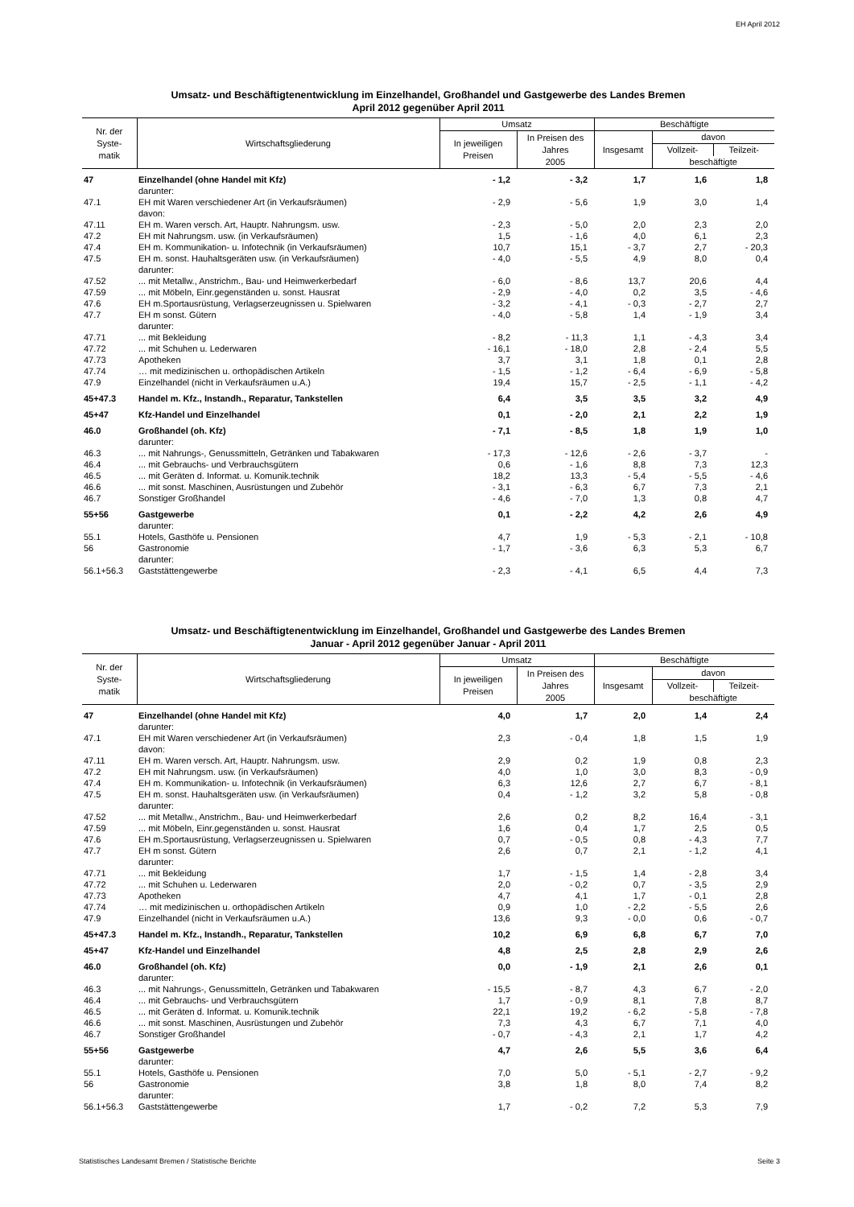EH April 2012
Umsatz- und Beschäftigtenentwicklung im Einzelhandel, Großhandel und Gastgewerbe des Landes Bremen
April 2012 gegenüber April 2011
| Nr. der Syste- matik | Wirtschaftsgliederung | Umsatz | | Beschäftigte | | |
| --- | --- | --- | --- | --- | --- | --- |
| | | In jeweiligen Preisen | In Preisen des Jahres 2005 | Insgesamt | davon | |
| | | | | | Vollzeit- | Teilzeit- |
| | | | | | beschäftigte | |
| 47 | Einzelhandel (ohne Handel mit Kfz) | - 1,2 | - 3,2 | 1,7 | 1,6 | 1,8 |
| | darunter: | | | | | |
| 47.1 | EH mit Waren verschiedener Art (in Verkaufsräumen) | - 2,9 | - 5,6 | 1,9 | 3,0 | 1,4 |
| | davon: | | | | | |
| 47.11 | EH m. Waren versch. Art, Hauptr. Nahrungsm. usw. | - 2,3 | - 5,0 | 2,0 | 2,3 | 2,0 |
| 47.2 | EH mit Nahrungsm. usw. (in Verkaufsräumen) | 1,5 | - 1,6 | 4,0 | 6,1 | 2,3 |
| 47.4 | EH m. Kommunikation- u. Infotechnik (in Verkaufsräumen) | 10,7 | 15,1 | - 3,7 | 2,7 | - 20,3 |
| 47.5 | EH m. sonst. Hauhaltsgeräten usw. (in Verkaufsräumen) | - 4,0 | - 5,5 | 4,9 | 8,0 | 0,4 |
| | darunter: | | | | | |
| 47.52 | ... mit Metallw., Anstrichm., Bau- und Heimwerkerbedarf | - 6,0 | - 8,6 | 13,7 | 20,6 | 4,4 |
| 47.59 | ... mit Möbeln, Einr.gegenständen u. sonst. Hausrat | - 2,9 | - 4,0 | 0,2 | 3,5 | - 4,6 |
| 47.6 | EH m.Sportausrüstung, Verlagserzeugnissen u. Spielwaren | - 3,2 | - 4,1 | - 0,3 | - 2,7 | 2,7 |
| 47.7 | EH m sonst. Gütern | - 4,0 | - 5,8 | 1,4 | - 1,9 | 3,4 |
| | darunter: | | | | | |
| 47.71 | ... mit Bekleidung | - 8,2 | - 11,3 | 1,1 | - 4,3 | 3,4 |
| 47.72 | ... mit Schuhen u. Lederwaren | - 16,1 | - 18,0 | 2,8 | - 2,4 | 5,5 |
| 47.73 | Apotheken | 3,7 | 3,1 | 1,8 | 0,1 | 2,8 |
| 47.74 | … mit medizinischen u. orthopädischen Artikeln | - 1,5 | - 1,2 | - 6,4 | - 6,9 | - 5,8 |
| 47.9 | Einzelhandel (nicht in Verkaufsräumen u.A.) | 19,4 | 15,7 | - 2,5 | - 1,1 | - 4,2 |
| 45+47.3 | Handel m. Kfz., Instandh., Reparatur, Tankstellen | 6,4 | 3,5 | 3,5 | 3,2 | 4,9 |
| 45+47 | Kfz-Handel und Einzelhandel | 0,1 | - 2,0 | 2,1 | 2,2 | 1,9 |
| 46.0 | Großhandel (oh. Kfz) | - 7,1 | - 8,5 | 1,8 | 1,9 | 1,0 |
| | darunter: | | | | | |
| 46.3 | ... mit Nahrungs-, Genussmitteln, Getränken und Tabakwaren | - 17,3 | - 12,6 | - 2,6 | - 3,7 | - |
| 46.4 | ... mit Gebrauchs- und Verbrauchsgütern | 0,6 | - 1,6 | 8,8 | 7,3 | 12,3 |
| 46.5 | ... mit Geräten d. Informat. u. Komunik.technik | 18,2 | 13,3 | - 5,4 | - 5,5 | - 4,6 |
| 46.6 | ... mit sonst. Maschinen, Ausrüstungen und Zubehör | - 3,1 | - 6,3 | 6,7 | 7,3 | 2,1 |
| 46.7 | Sonstiger Großhandel | - 4,6 | - 7,0 | 1,3 | 0,8 | 4,7 |
| 55+56 | Gastgewerbe | 0,1 | - 2,2 | 4,2 | 2,6 | 4,9 |
| | darunter: | | | | | |
| 55.1 | Hotels, Gasthöfe u. Pensionen | 4,7 | 1,9 | - 5,3 | - 2,1 | - 10,8 |
| 56 | Gastronomie | - 1,7 | - 3,6 | 6,3 | 5,3 | 6,7 |
| | darunter: | | | | | |
| 56.1+56.3 | Gaststättengewerbe | - 2,3 | - 4,1 | 6,5 | 4,4 | 7,3 |
Umsatz- und Beschäftigtenentwicklung im Einzelhandel, Großhandel und Gastgewerbe des Landes Bremen
Januar - April 2012 gegenüber Januar - April 2011
| Nr. der Syste- matik | Wirtschaftsgliederung | Umsatz | | Beschäftigte | | |
| --- | --- | --- | --- | --- | --- | --- |
| | | In jeweiligen Preisen | In Preisen des Jahres 2005 | Insgesamt | davon | |
| | | | | | Vollzeit- | Teilzeit- |
| | | | | | beschäftigte | |
| 47 | Einzelhandel (ohne Handel mit Kfz) | 4,0 | 1,7 | 2,0 | 1,4 | 2,4 |
| | darunter: | | | | | |
| 47.1 | EH mit Waren verschiedener Art (in Verkaufsräumen) | 2,3 | - 0,4 | 1,8 | 1,5 | 1,9 |
| | davon: | | | | | |
| 47.11 | EH m. Waren versch. Art, Hauptr. Nahrungsm. usw. | 2,9 | 0,2 | 1,9 | 0,8 | 2,3 |
| 47.2 | EH mit Nahrungsm. usw. (in Verkaufsräumen) | 4,0 | 1,0 | 3,0 | 8,3 | - 0,9 |
| 47.4 | EH m. Kommunikation- u. Infotechnik (in Verkaufsräumen) | 6,3 | 12,6 | 2,7 | 6,7 | - 8,1 |
| 47.5 | EH m. sonst. Hauhaltsgeräten usw. (in Verkaufsräumen) | 0,4 | - 1,2 | 3,2 | 5,8 | - 0,8 |
| | darunter: | | | | | |
| 47.52 | ... mit Metallw., Anstrichm., Bau- und Heimwerkerbedarf | 2,6 | 0,2 | 8,2 | 16,4 | - 3,1 |
| 47.59 | ... mit Möbeln, Einr.gegenständen u. sonst. Hausrat | 1,6 | 0,4 | 1,7 | 2,5 | 0,5 |
| 47.6 | EH m.Sportausrüstung, Verlagserzeugnissen u. Spielwaren | 0,7 | - 0,5 | 0,8 | - 4,3 | 7,7 |
| 47.7 | EH m sonst. Gütern | 2,6 | 0,7 | 2,1 | - 1,2 | 4,1 |
| | darunter: | | | | | |
| 47.71 | ... mit Bekleidung | 1,7 | - 1,5 | 1,4 | - 2,8 | 3,4 |
| 47.72 | ... mit Schuhen u. Lederwaren | 2,0 | - 0,2 | 0,7 | - 3,5 | 2,9 |
| 47.73 | Apotheken | 4,7 | 4,1 | 1,7 | - 0,1 | 2,8 |
| 47.74 | … mit medizinischen u. orthopädischen Artikeln | 0,9 | 1,0 | - 2,2 | - 5,5 | 2,6 |
| 47.9 | Einzelhandel (nicht in Verkaufsräumen u.A.) | 13,6 | 9,3 | - 0,0 | 0,6 | - 0,7 |
| 45+47.3 | Handel m. Kfz., Instandh., Reparatur, Tankstellen | 10,2 | 6,9 | 6,8 | 6,7 | 7,0 |
| 45+47 | Kfz-Handel und Einzelhandel | 4,8 | 2,5 | 2,8 | 2,9 | 2,6 |
| 46.0 | Großhandel (oh. Kfz) | 0,0 | - 1,9 | 2,1 | 2,6 | 0,1 |
| | darunter: | | | | | |
| 46.3 | ... mit Nahrungs-, Genussmitteln, Getränken und Tabakwaren | - 15,5 | - 8,7 | 4,3 | 6,7 | - 2,0 |
| 46.4 | ... mit Gebrauchs- und Verbrauchsgütern | 1,7 | - 0,9 | 8,1 | 7,8 | 8,7 |
| 46.5 | ... mit Geräten d. Informat. u. Komunik.technik | 22,1 | 19,2 | - 6,2 | - 5,8 | - 7,8 |
| 46.6 | ... mit sonst. Maschinen, Ausrüstungen und Zubehör | 7,3 | 4,3 | 6,7 | 7,1 | 4,0 |
| 46.7 | Sonstiger Großhandel | - 0,7 | - 4,3 | 2,1 | 1,7 | 4,2 |
| 55+56 | Gastgewerbe | 4,7 | 2,6 | 5,5 | 3,6 | 6,4 |
| | darunter: | | | | | |
| 55.1 | Hotels, Gasthöfe u. Pensionen | 7,0 | 5,0 | - 5,1 | - 2,7 | - 9,2 |
| 56 | Gastronomie | 3,8 | 1,8 | 8,0 | 7,4 | 8,2 |
| | darunter: | | | | | |
| 56.1+56.3 | Gaststättengewerbe | 1,7 | - 0,2 | 7,2 | 5,3 | 7,9 |
Statistisches Landesamt Bremen / Statistische Berichte Seite 3